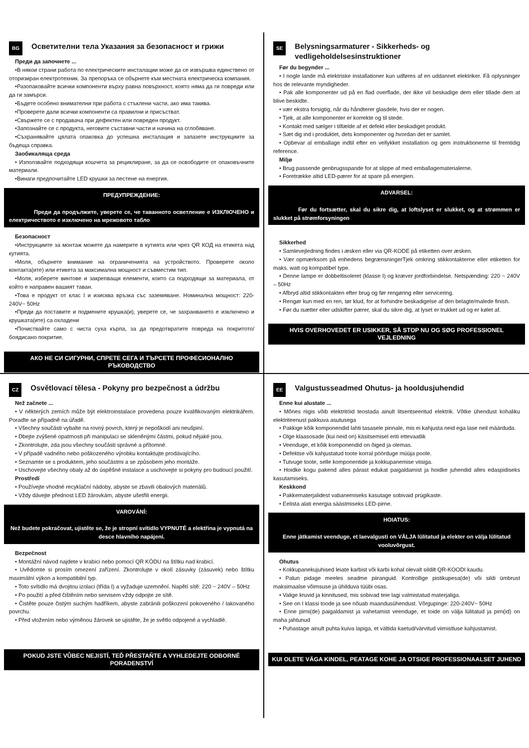BG Осветителни тела Указания за безопасност и грижи
Преди да започнете ...
•В някои страни работа по електрическите инсталации може да се извършва единствено от оторизиран електротехник. За препоръка се обърнете към местната електрическа компания.
•Разопаковайте всички компоненти върху равна повърхност, която няма да ги повреди или да ги замърси.
•Бъдете особено внимателни при работа с стъклени части, ако има такива.
•Проверете дали всички компоненти са правилни и присъстват.
•Свържете се с продавача при дефектен или повреден продукт.
•Запознайте се с продукта, неговите съставни части и начина на сглобяване.
•Съхранявайте цялата опаковка до успешна инсталация и запазете инструкциите за бъдеща справка.
Заобикаляща среда
• Използвайте подходящи кошчета за рециклиране, за да се освободите от опаковъчните материали.
•Винаги предпочитайте LED крушки за пестене на енергия.
ПРЕДУПРЕЖДЕНИЕ:
Преди да продължите, уверете се, че таванното осветление е ИЗКЛЮЧЕНО и електричеството е изключено на мрежовото табло
Безопасност
•Инструкциите за монтаж можете да намерите в кутията или чрез QR КОД на етикета над кутията.
•Моля, обърнете внимание на ограниченията на устройството. Проверете около контакта(ите) или етикета за максимална мощност и съвместим тип.
•Моля, изберете винтове и закрепващи елементи, които са подходящи за материала, от който е направен вашият таван.
•Това е продукт от клас I и изисква връзка със заземяване. Номинална мощност: 220-240V~ 50Hz
•Преди да поставите и подмените крушка(и), уверете се, че захранването е изключено и крушката(ите) са охладени
•Почиствайте само с чиста суха кърпа, за да предотвратите повреда на покритото/боядисано покритие.
АКО НЕ СИ СИГУРНИ, СПРЕТЕ СЕГА И ТЪРСЕТЕ ПРОФЕСИОНАЛНО РЪКОВОДСТВО
SE Belysningsarmaturer - Sikkerheds- og vedligeholdelsesinstruktioner
Før du begynder ...
• I nogle lande må elektriske installationer kun udføres af en uddannet elektriker. Få oplysninger hos de relevante myndigheder.
• Pak alle komponenter ud på en flad overflade, der ikke vil beskadige dem eller tillade dem at blive beskidte.
• vær ekstra forsigtig, når du håndterer glasdele, hvis der er nogen.
• Tjek, at alle komponenter er korrekte og til stede.
• Kontakt med sælger i tilfælde af et defekt eller beskadiget produkt.
• Sæt dig ind i produktet, dets komponenter og hvordan det er samlet.
• Opbevar al emballage indtil efter en vellykket installation og gem instruktionerne til fremtidig reference.
Miljø
• Brug passende genbrugsspande for at slippe af med emballagematerialerne.
• Foretrække altid LED-pærer for at spare på energien.
ADVARSEL:
Før du fortsætter, skal du sikre dig, at loftslyset er slukket, og at strømmen er slukket på strømforsyningen
Sikkerhed
• Samlevejledning findes i æsken eller via QR-KODE på etiketten over æsken.
• Vær opmærksom på enhedens begrænsningerTjek omkring stikkontakterne eller etiketten for maks. watt og kompatibel type.
• Denne lampe er dobbeltisoleret (klasse I) og kræver jordforbindelse. Netspænding: 220 ~ 240V – 50Hz
• Afbryd altid stikkontakten efter brug og før rengøring eller servicering.
• Rengør kun med en ren, tør klud, for at forhindre beskadigelse af den belagte/malede finish.
• Før du isætter eller udskifter pærer, skal du sikre dig, at lyset er trukket ud og er kølet af.
HVIS OVERHOVEDET ER USIKKER, SÅ STOP NU OG SØG PROFESSIONEL VEJLEDNING
CZ Osvětlovací tělesa - Pokyny pro bezpečnost a údržbu
Než začnete ...
• V některých zemích může být elektroinstalace provedena pouze kvalifikovaným elektrikářem. Poraďte se případně na úřadě.
• Všechny součásti vybalte na rovný povrch, který je nepoškodí ani neušpiní.
• Dbejte zvýšené opatrnosti při manipulaci se skleněnými částmi, pokud nějaké jsou.
• Zkontrolujte, zda jsou všechny součásti správné a přítomné.
• V případě vadného nebo poškozeného výrobku kontaktujte prodávajícího.
• Seznamte se s produktem, jeho součástmi a se způsobem jeho montáže.
• Uschovejte všechny obaly až do úspěšné instalace a uschovejte si pokyny pro budoucí použití.
Prostředí
• Používejte vhodné recyklační nádoby, abyste se zbavili obalových materiálů.
• Vždy dávejte přednost LED žárovkám, abyste ušetřili energii.
VAROVÁNÍ:
Než budete pokračovat, ujistěte se, že je stropní svítidlo VYPNUTÉ a elektřina je vypnutá na desce hlavního napájení.
Bezpečnost
• Montážní návod najdete v krabici nebo pomocí QR KÓDU na štítku nad krabicí.
• Uvědomte si prosím omezení zařízení. Zkontrolujte v okolí zásuvky (zásuvek) nebo štítku maximální výkon a kompatibilní typ.
• Toto svítidlo má dvojitou izolaci (třída I) a vyžaduje uzemnění. Napětí sítě: 220 ~ 240V – 50Hz
• Po použití a před čištěním nebo servisem vždy odpojte ze sítě.
• Čistěte pouze čistým suchým hadříkem, abyste zabránili poškození pokoveného / lakovaného povrchu.
• Před vložením nebo výměnou žárovek se ujistěte, že je světlo odpojené a vychladlé.
POKUD JSTE VŮBEC NEJISTÍ, TEĎ PŘESTAŇTE A VYHLEDEJTE ODBORNÉ PORADENSTVÍ
EE Valgustusseadmed Ohutus- ja hooldusjuhendid
Enne kui alustate ...
• Mõnes riigis võib elektritöid teostada ainult litsentseeritud elektrik. Võtke ühendust kohaliku elektriteenust pakkuva asutusega
• Pakkige kõik komponendid lahti tasasele pinnale, mis ei kahjusta neid ega lase neil määrduda.
• Olge klaasosade (kui neid on) käsitsemisel eriti ettevaatlik
• Veenduge, et kõik komponendid on õiged ja olemas.
• Defektse või kahjustatud toote korral pöörduge müüja poole.
• Tutvuge toote, selle komponentide ja kokkupanemise viisiga.
• Hoidke kogu pakend alles pärast edukat paigaldamist ja hoidke juhendid alles edaspidiseks kasutamiseks.
Keskkond
• Pakkematerjalidest vabanemiseks kasutage sobivaid prügikaste.
• Eelista alati energia säästmiseks LED-pirne.
HOIATUS:
Enne jätkamist veenduge, et laevalgusti on VÄLJA lülitatud ja elekter on välja lülitatud vooluvõrgust.
Ohutus
• Kokkupanekujuhised leiate karbist või karbi kohal olevalt sildilt QR-KOODI kaudu.
• Palun pidage meeles seadme piiranguid. Kontrollige pistikupesa(de) või sildi ümbrust maksimaalse võimsuse ja ühilduva tüübi osas.
• Valige kruvid ja kinnitused, mis sobivad teie lagi valmistatud materjaliga.
• See on I klassi toode ja see nõuab maandusühendust. Võrgupinge: 220-240V~ 50Hz
• Enne pirni(de) paigaldamist ja vahetamist veenduge, et toide on välja lülitatud ja pirn(id) on maha jahtunud
• Puhastage ainult puhta kuiva lapiga, et vältida kaetud/värvitud viimistluse kahjustamist.
KUI OLETE VÄGA KINDEL, PEATAGE KOHE JA OTSIGE PROFESSIONAALSET JUHEND